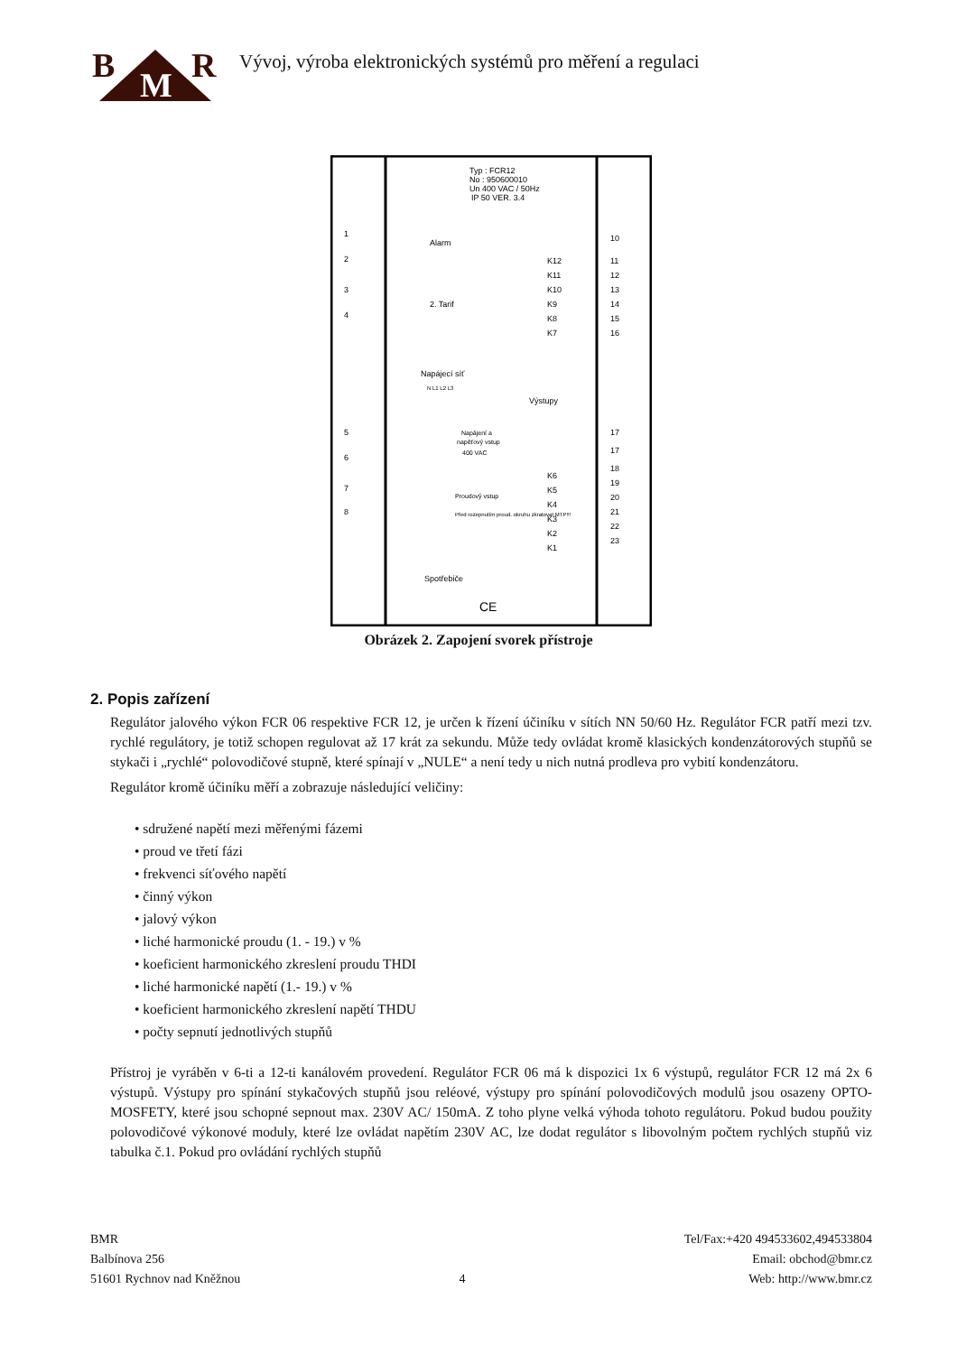B M R
Vývoj, výroba elektronických systémů pro měření a regulaci
Typ : FCR12
No : 950600010
Un 400 VAC / 50Hz
IP 50 VER. 3.4
Alarm
2. Tarif
Napájecí síť
N L1 L2 L3
Výstupy
Napájení a
napěťový vstup
400 VAC
Proudový vstup
Před rozepnutím proud. okruhu zkratovat MTP!!!
Spotřebiče
CE
1
2
3
4
5
6
7
8
10
11
12
13
14
15
16
K12
K11
K10
K9
K8
K7
17
17
18
19
20
21
22
23
K6
K5
K4
K3
K2
K1
Obrázek 2. Zapojení svorek přístroje
2. Popis zařízení
Regulátor jalového výkon FCR 06 respektive FCR 12, je určen k řízení účiníku v sítích NN 50/60 Hz. Regulátor FCR patří mezi tzv. rychlé regulátory, je totiž schopen regulovat až 17 krát za sekundu. Může tedy ovládat kromě klasických kondenzátorových stupňů se stykači i „rychlé“ polovodičové stupně, které spínají v „NULE“ a není tedy u nich nutná prodleva pro vybití kondenzátoru.
Regulátor kromě účiníku měří a zobrazuje následující veličiny:
• sdružené napětí mezi měřenými fázemi
• proud ve třetí fázi
• frekvenci síťového napětí
• činný výkon
• jalový výkon
• liché harmonické proudu (1. - 19.) v %
• koeficient harmonického zkreslení proudu THDI
• liché harmonické napětí (1.- 19.) v %
• koeficient harmonického zkreslení napětí THDU
• počty sepnutí jednotlivých stupňů
Přístroj je vyráběn v 6-ti a 12-ti kanálovém provedení. Regulátor FCR 06 má k dispozici 1x 6 výstupů, regulátor FCR 12 má 2x 6 výstupů. Výstupy pro spínání stykačových stupňů jsou reléové, výstupy pro spínání polovodičových modulů jsou osazeny OPTO-MOSFETY, které jsou schopné sepnout max. 230V AC/ 150mA. Z toho plyne velká výhoda tohoto regulátoru. Pokud budou použity polovodičové výkonové moduly, které lze ovládat napětím 230V AC, lze dodat regulátor s libovolným počtem rychlých stupňů viz tabulka č.1. Pokud pro ovládání rychlých stupňů
BMR
Balbínova 256
51601 Rychnov nad Kněžnou
4 Tel/Fax:+420 494533602,494533804
Email: obchod@bmr.cz
Web: http://www.bmr.cz